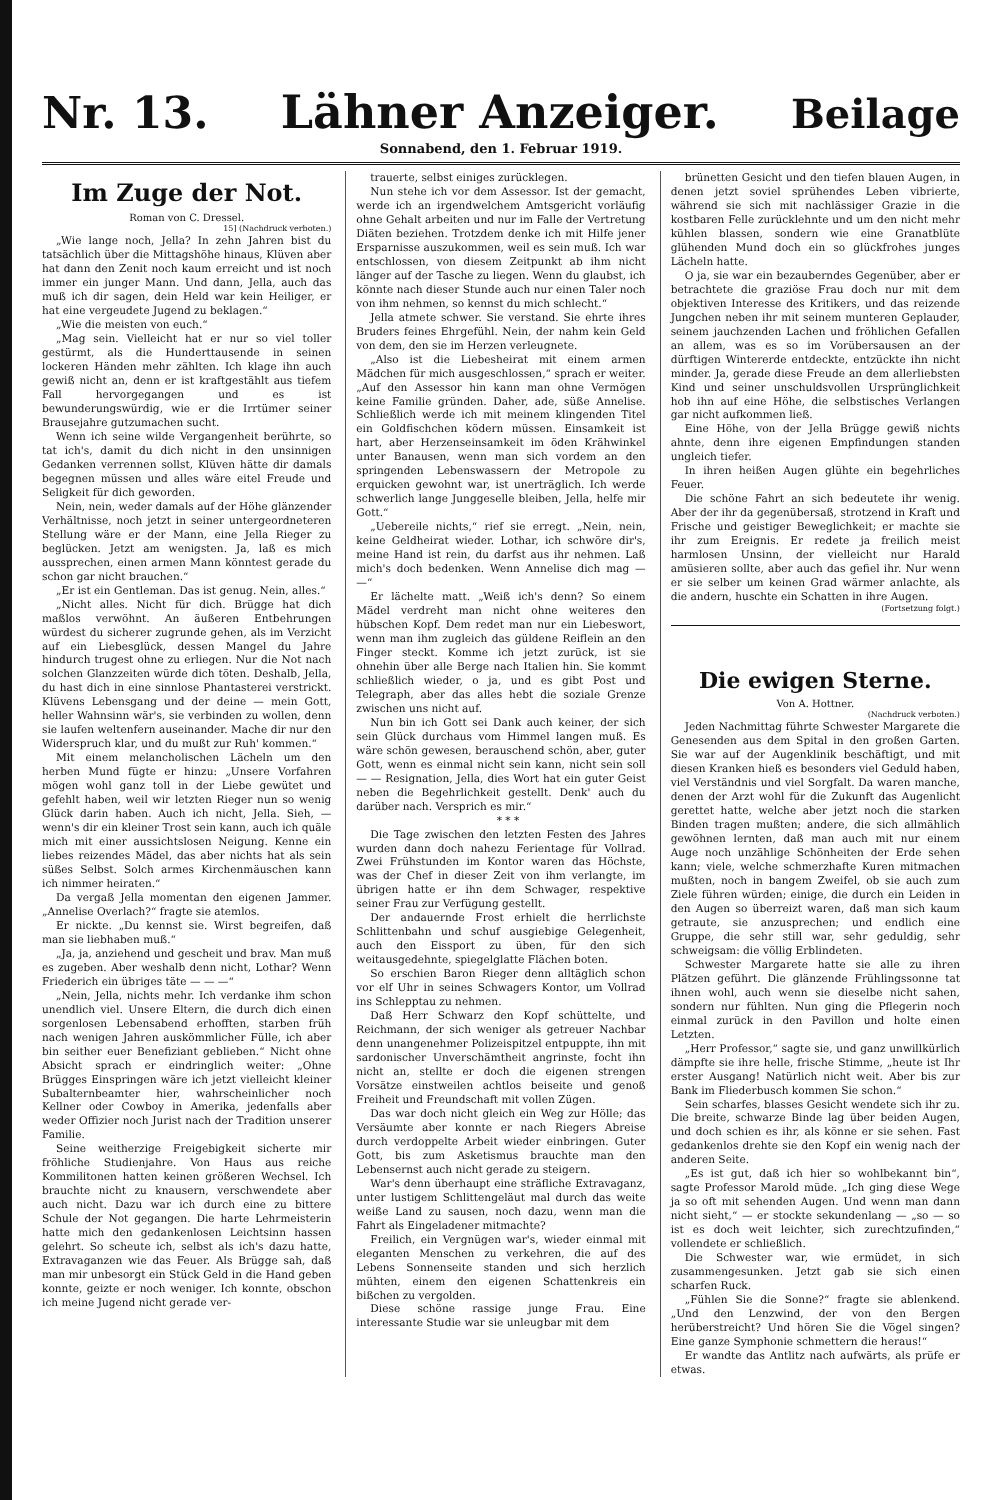Nr. 13. Lähner Anzeiger. Beilage
Sonnabend, den 1. Februar 1919.
Im Zuge der Not.
Roman von C. Dressel.
15] (Nachdruck verboten.)
„Wie lange noch, Jella? In zehn Jahren bist du tatsächlich über die Mittagshöhe hinaus, Klüven aber hat dann den Zenit noch kaum erreicht und ist noch immer ein junger Mann. Und dann, Jella, auch das muß ich dir sagen, dein Held war kein Heiliger, er hat eine vergeudete Jugend zu beklagen.“
„Wie die meisten von euch.“
„Mag sein. Vielleicht hat er nur so viel toller gestürmt, als die Hunderttausende in seinen lockeren Händen mehr zählten. Ich klage ihn auch gewiß nicht an, denn er ist kraftgestählt aus tiefem Fall hervorgegangen und es ist bewunderungswürdig, wie er die Irrtümer seiner Brausejahre gutzumachen sucht.
Wenn ich seine wilde Vergangenheit berührte, so tat ich's, damit du dich nicht in den unsinnigen Gedanken verrennen sollst, Klüven hätte dir damals begegnen müssen und alles wäre eitel Freude und Seligkeit für dich geworden.
Nein, nein, weder damals auf der Höhe glänzender Verhältnisse, noch jetzt in seiner untergeordneteren Stellung wäre er der Mann, eine Jella Rieger zu beglücken. Jetzt am wenigsten. Ja, laß es mich aussprechen, einen armen Mann könntest gerade du schon gar nicht brauchen.“
„Er ist ein Gentleman. Das ist genug. Nein, alles.“
„Nicht alles. Nicht für dich. Brügge hat dich maßlos verwöhnt. An äußeren Entbehrungen würdest du sicherer zugrunde gehen, als im Verzicht auf ein Liebesglück, dessen Mangel du Jahre hindurch trugest ohne zu erliegen. Nur die Not nach solchen Glanzzeiten würde dich töten. Deshalb, Jella, du hast dich in eine sinnlose Phantasterei verstrickt. Klüvens Lebensgang und der deine — mein Gott, heller Wahnsinn wär's, sie verbinden zu wollen, denn sie laufen weltenfern auseinander. Mache dir nur den Widerspruch klar, und du mußt zur Ruh' kommen.“
Mit einem melancholischen Lächeln um den herben Mund fügte er hinzu: „Unsere Vorfahren mögen wohl ganz toll in der Liebe gewütet und gefehlt haben, weil wir letzten Rieger nun so wenig Glück darin haben. Auch ich nicht, Jella. Sieh, — wenn's dir ein kleiner Trost sein kann, auch ich quäle mich mit einer aussichtslosen Neigung. Kenne ein liebes reizendes Mädel, das aber nichts hat als sein süßes Selbst. Solch armes Kirchenmäuschen kann ich nimmer heiraten.“
Da vergaß Jella momentan den eigenen Jammer. „Annelise Overlach?“ fragte sie atemlos.
Er nickte. „Du kennst sie. Wirst begreifen, daß man sie liebhaben muß.“
„Ja, ja, anziehend und gescheit und brav. Man muß es zugeben. Aber weshalb denn nicht, Lothar? Wenn Friederich ein übriges täte — — —“
„Nein, Jella, nichts mehr. Ich verdanke ihm schon unendlich viel. Unsere Eltern, die durch dich einen sorgenlosen Lebensabend erhofften, starben früh nach wenigen Jahren auskömmlicher Fülle, ich aber bin seither euer Benefiziant geblieben.“ Nicht ohne Absicht sprach er eindringlich weiter: „Ohne Brügges Einspringen wäre ich jetzt vielleicht kleiner Subalternbeamter hier, wahrscheinlicher noch Kellner oder Cowboy in Amerika, jedenfalls aber weder Offizier noch Jurist nach der Tradition unserer Familie.
Seine weitherzige Freigebigkeit sicherte mir fröhliche Studienjahre. Von Haus aus reiche Kommilitonen hatten keinen größeren Wechsel. Ich brauchte nicht zu knausern, verschwendete aber auch nicht. Dazu war ich durch eine zu bittere Schule der Not gegangen. Die harte Lehrmeisterin hatte mich den gedankenlosen Leichtsinn hassen gelehrt. So scheute ich, selbst als ich's dazu hatte, Extravaganzen wie das Feuer. Als Brügge sah, daß man mir unbesorgt ein Stück Geld in die Hand geben konnte, geizte er noch weniger. Ich konnte, obschon ich meine Jugend nicht gerade ver-
trauerte, selbst einiges zurücklegen.
Nun stehe ich vor dem Assessor. Ist der gemacht, werde ich an irgendwelchem Amtsgericht vorläufig ohne Gehalt arbeiten und nur im Falle der Vertretung Diäten beziehen. Trotzdem denke ich mit Hilfe jener Ersparnisse auszukommen, weil es sein muß. Ich war entschlossen, von diesem Zeitpunkt ab ihm nicht länger auf der Tasche zu liegen. Wenn du glaubst, ich könnte nach dieser Stunde auch nur einen Taler noch von ihm nehmen, so kennst du mich schlecht.“
Jella atmete schwer. Sie verstand. Sie ehrte ihres Bruders feines Ehrgefühl. Nein, der nahm kein Geld von dem, den sie im Herzen verleugnete.
„Also ist die Liebesheirat mit einem armen Mädchen für mich ausgeschlossen,“ sprach er weiter. „Auf den Assessor hin kann man ohne Vermögen keine Familie gründen. Daher, ade, süße Annelise. Schließlich werde ich mit meinem klingenden Titel ein Goldfischchen ködern müssen. Einsamkeit ist hart, aber Herzenseinsamkeit im öden Krähwinkel unter Banausen, wenn man sich vordem an den springenden Lebenswassern der Metropole zu erquicken gewohnt war, ist unerträglich. Ich werde schwerlich lange Junggeselle bleiben, Jella, helfe mir Gott.“
„Uebereile nichts,“ rief sie erregt. „Nein, nein, keine Geldheirat wieder. Lothar, ich schwöre dir's, meine Hand ist rein, du darfst aus ihr nehmen. Laß mich's doch bedenken. Wenn Annelise dich mag — —“
Er lächelte matt. „Weiß ich's denn? So einem Mädel verdreht man nicht ohne weiteres den hübschen Kopf. Dem redet man nur ein Liebeswort, wenn man ihm zugleich das güldene Reiflein an den Finger steckt. Komme ich jetzt zurück, ist sie ohnehin über alle Berge nach Italien hin. Sie kommt schließlich wieder, o ja, und es gibt Post und Telegraph, aber das alles hebt die soziale Grenze zwischen uns nicht auf.
Nun bin ich Gott sei Dank auch keiner, der sich sein Glück durchaus vom Himmel langen muß. Es wäre schön gewesen, berauschend schön, aber, guter Gott, wenn es einmal nicht sein kann, nicht sein soll — — Resignation, Jella, dies Wort hat ein guter Geist neben die Begehrlichkeit gestellt. Denk' auch du darüber nach. Versprich es mir.“
* * *
Die Tage zwischen den letzten Festen des Jahres wurden dann doch nahezu Ferientage für Vollrad. Zwei Frühstunden im Kontor waren das Höchste, was der Chef in dieser Zeit von ihm verlangte, im übrigen hatte er ihn dem Schwager, respektive seiner Frau zur Verfügung gestellt.
Der andauernde Frost erhielt die herrlichste Schlittenbahn und schuf ausgiebige Gelegenheit, auch den Eissport zu üben, für den sich weitausgedehnte, spiegelglatte Flächen boten.
So erschien Baron Rieger denn alltäglich schon vor elf Uhr in seines Schwagers Kontor, um Vollrad ins Schlepptau zu nehmen.
Daß Herr Schwarz den Kopf schüttelte, und Reichmann, der sich weniger als getreuer Nachbar denn unangenehmer Polizeispitzel entpuppte, ihn mit sardonischer Unverschämtheit angrinste, focht ihn nicht an, stellte er doch die eigenen strengen Vorsätze einstweilen achtlos beiseite und genoß Freiheit und Freundschaft mit vollen Zügen.
Das war doch nicht gleich ein Weg zur Hölle; das Versäumte aber konnte er nach Riegers Abreise durch verdoppelte Arbeit wieder einbringen. Guter Gott, bis zum Asketismus brauchte man den Lebensernst auch nicht gerade zu steigern.
War's denn überhaupt eine sträfliche Extravaganz, unter lustigem Schlittengeläut mal durch das weite weiße Land zu sausen, noch dazu, wenn man die Fahrt als Eingeladener mitmachte?
Freilich, ein Vergnügen war's, wieder einmal mit eleganten Menschen zu verkehren, die auf des Lebens Sonnenseite standen und sich herzlich mühten, einem den eigenen Schattenkreis ein bißchen zu vergolden.
Diese schöne rassige junge Frau. Eine interessante Studie war sie unleugbar mit dem
brünetten Gesicht und den tiefen blauen Augen, in denen jetzt soviel sprühendes Leben vibrierte, während sie sich mit nachlässiger Grazie in die kostbaren Felle zurücklehnte und um den nicht mehr kühlen blassen, sondern wie eine Granatblüte glühenden Mund doch ein so glückfrohes junges Lächeln hatte.
O ja, sie war ein bezauberndes Gegenüber, aber er betrachtete die graziöse Frau doch nur mit dem objektiven Interesse des Kritikers, und das reizende Jungchen neben ihr mit seinem munteren Geplauder, seinem jauchzenden Lachen und fröhlichen Gefallen an allem, was es so im Vorübersausen an der dürftigen Wintererde entdeckte, entzückte ihn nicht minder. Ja, gerade diese Freude an dem allerliebsten Kind und seiner unschuldsvollen Ursprünglichkeit hob ihn auf eine Höhe, die selbstisches Verlangen gar nicht aufkommen ließ.
Eine Höhe, von der Jella Brügge gewiß nichts ahnte, denn ihre eigenen Empfindungen standen ungleich tiefer.
In ihren heißen Augen glühte ein begehrliches Feuer.
Die schöne Fahrt an sich bedeutete ihr wenig. Aber der ihr da gegenübersaß, strotzend in Kraft und Frische und geistiger Beweglichkeit; er machte sie ihr zum Ereignis. Er redete ja freilich meist harmlosen Unsinn, der vielleicht nur Harald amüsieren sollte, aber auch das gefiel ihr. Nur wenn er sie selber um keinen Grad wärmer anlachte, als die andern, huschte ein Schatten in ihre Augen.
(Fortsetzung folgt.)
Die ewigen Sterne.
Von A. Hottner.
(Nachdruck verboten.)
Jeden Nachmittag führte Schwester Margarete die Genesenden aus dem Spital in den großen Garten. Sie war auf der Augenklinik beschäftigt, und mit diesen Kranken hieß es besonders viel Geduld haben, viel Verständnis und viel Sorgfalt. Da waren manche, denen der Arzt wohl für die Zukunft das Augenlicht gerettet hatte, welche aber jetzt noch die starken Binden tragen mußten; andere, die sich allmählich gewöhnen lernten, daß man auch mit nur einem Auge noch unzählige Schönheiten der Erde sehen kann; viele, welche schmerzhafte Kuren mitmachen mußten, noch in bangem Zweifel, ob sie auch zum Ziele führen würden; einige, die durch ein Leiden in den Augen so überreizt waren, daß man sich kaum getraute, sie anzusprechen; und endlich eine Gruppe, die sehr still war, sehr geduldig, sehr schweigsam: die völlig Erblindeten.
Schwester Margarete hatte sie alle zu ihren Plätzen geführt. Die glänzende Frühlingssonne tat ihnen wohl, auch wenn sie dieselbe nicht sahen, sondern nur fühlten. Nun ging die Pflegerin noch einmal zurück in den Pavillon und holte einen Letzten.
„Herr Professor,“ sagte sie, und ganz unwillkürlich dämpfte sie ihre helle, frische Stimme, „heute ist Ihr erster Ausgang! Natürlich nicht weit. Aber bis zur Bank im Fliederbusch kommen Sie schon.“
Sein scharfes, blasses Gesicht wendete sich ihr zu. Die breite, schwarze Binde lag über beiden Augen, und doch schien es ihr, als könne er sie sehen. Fast gedankenlos drehte sie den Kopf ein wenig nach der anderen Seite.
„Es ist gut, daß ich hier so wohlbekannt bin“, sagte Professor Marold müde. „Ich ging diese Wege ja so oft mit sehenden Augen. Und wenn man dann nicht sieht,“ — er stockte sekundenlang — „so — so ist es doch weit leichter, sich zurechtzufinden,“ vollendete er schließlich.
Die Schwester war, wie ermüdet, in sich zusammengesunken. Jetzt gab sie sich einen scharfen Ruck.
„Fühlen Sie die Sonne?“ fragte sie ablenkend. „Und den Lenzwind, der von den Bergen herüberstreicht? Und hören Sie die Vögel singen? Eine ganze Symphonie schmettern die heraus!“
Er wandte das Antlitz nach aufwärts, als prüfe er etwas.